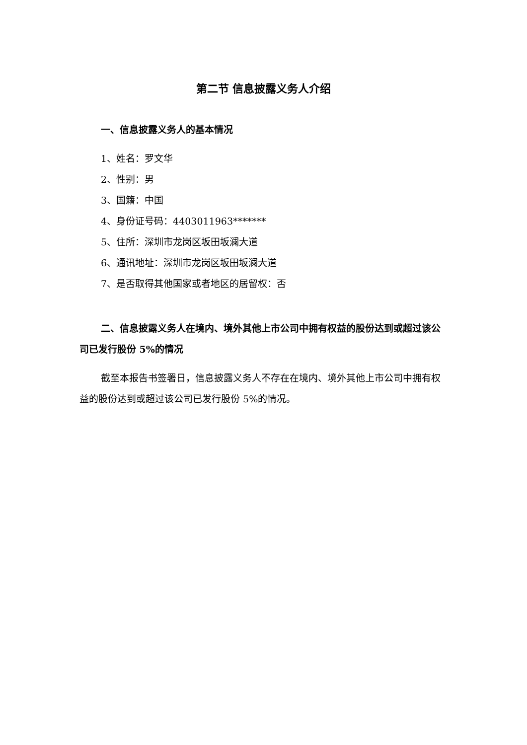第二节 信息披露义务人介绍
一、信息披露义务人的基本情况
1、姓名：罗文华
2、性别：男
3、国籍：中国
4、身份证号码：4403011963*******
5、住所：深圳市龙岗区坂田坂澜大道
6、通讯地址：深圳市龙岗区坂田坂澜大道
7、是否取得其他国家或者地区的居留权：否
二、信息披露义务人在境内、境外其他上市公司中拥有权益的股份达到或超过该公司已发行股份 5%的情况
截至本报告书签署日，信息披露义务人不存在在境内、境外其他上市公司中拥有权益的股份达到或超过该公司已发行股份 5%的情况。